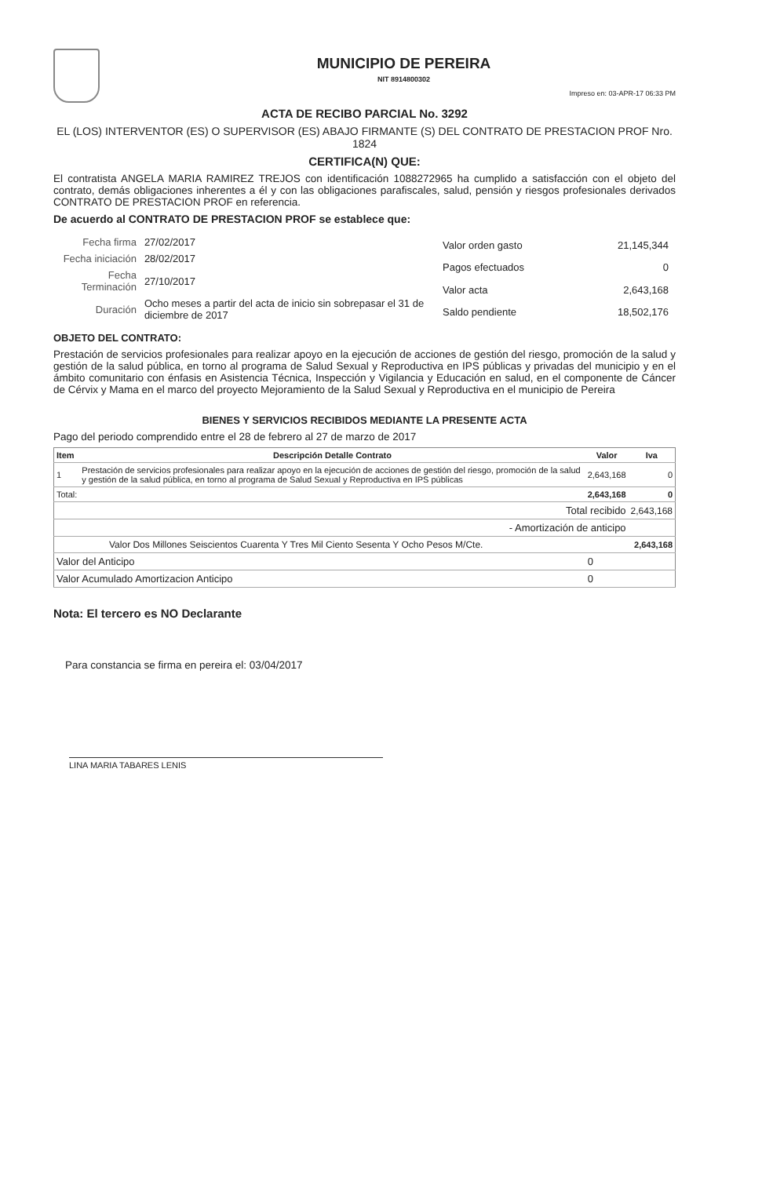MUNICIPIO DE PEREIRA
NIT 8914800302
Impreso en: 03-APR-17 06:33 PM
ACTA DE RECIBO PARCIAL No. 3292
EL (LOS) INTERVENTOR (ES) O SUPERVISOR (ES) ABAJO FIRMANTE (S) DEL CONTRATO DE PRESTACION PROF Nro. 1824
CERTIFICA(N) QUE:
El contratista ANGELA MARIA RAMIREZ TREJOS con identificación 1088272965 ha cumplido a satisfacción con el objeto del contrato, demás obligaciones inherentes a él y con las obligaciones parafiscales, salud, pensión y riesgos profesionales derivados CONTRATO DE PRESTACION PROF en referencia.
De acuerdo al CONTRATO DE PRESTACION PROF se establece que:
| Fecha firma | 27/02/2017 |
| Fecha iniciación | 28/02/2017 |
| Fecha Terminación | 27/10/2017 |
| Duración | Ocho meses a partir del acta de inicio sin sobrepasar el 31 de diciembre de 2017 |
| Valor orden gasto | 21,145,344 |
| Pagos efectuados | 0 |
| Valor acta | 2,643,168 |
| Saldo pendiente | 18,502,176 |
OBJETO DEL CONTRATO:
Prestación de servicios profesionales para realizar apoyo en la ejecución de acciones de gestión del riesgo, promoción de la salud y gestión de la salud pública, en torno al programa de Salud Sexual y Reproductiva en IPS públicas y privadas del municipio y en el ámbito comunitario con énfasis en Asistencia Técnica, Inspección y Vigilancia y Educación en salud, en el componente de Cáncer de Cérvix y Mama en el marco del proyecto Mejoramiento de la Salud Sexual y Reproductiva en el municipio de Pereira
BIENES Y SERVICIOS RECIBIDOS MEDIANTE LA PRESENTE ACTA
Pago del periodo comprendido entre el 28 de febrero al 27 de marzo de 2017
| Item | Descripción Detalle Contrato | Valor | Iva |
| --- | --- | --- | --- |
| 1 | Prestación de servicios profesionales para realizar apoyo en la ejecución de acciones de gestión del riesgo, promoción de la salud y gestión de la salud pública, en torno al programa de Salud Sexual y Reproductiva en IPS públicas | 2,643,168 | 0 |
| Total: | | 2,643,168 | 0 |
| Total recibido | | | 2,643,168 |
| - Amortización de anticipo | | | |
| Valor Dos Millones Seiscientos Cuarenta Y Tres Mil Ciento Sesenta Y Ocho Pesos M/Cte. | | | 2,643,168 |
| Valor del Anticipo | | 0 | |
| Valor Acumulado Amortizacion Anticipo | | 0 | |
Nota: El tercero es NO Declarante
Para constancia se firma en pereira el: 03/04/2017
LINA MARIA TABARES LENIS